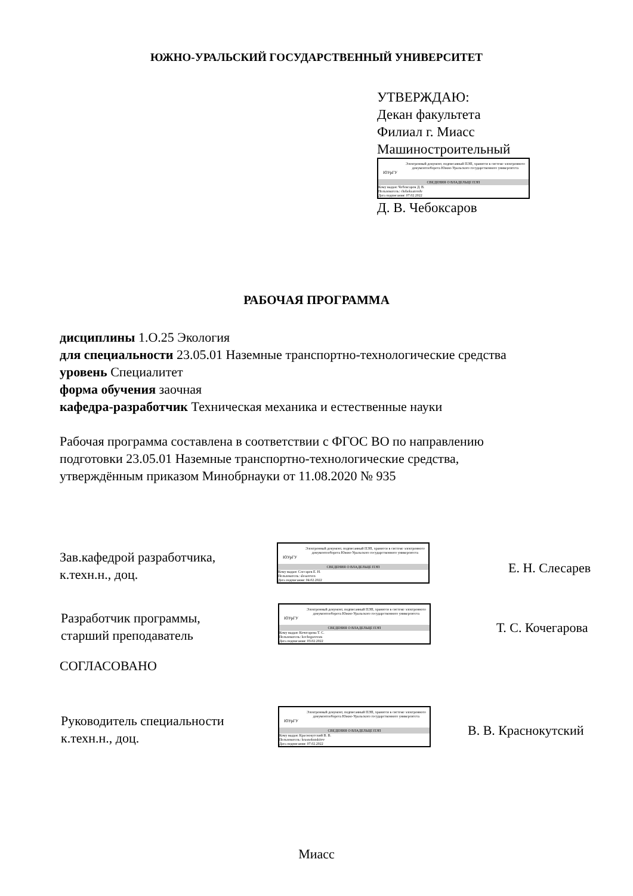ЮЖНО-УРАЛЬСКИЙ ГОСУДАРСТВЕННЫЙ УНИВЕРСИТЕТ
УТВЕРЖДАЮ:
Декан факультета
Филиал г. Миасс
Машиностроительный
ЮУрГУ
Электронный документ, подписанный ПЭП, хранится в системе электронного документооборота Южно-Уральского государственного университета
СВЕДЕНИЯ О ВЛАДЕЛЬЦЕ ПЭП
Кому выдан: Чебоксаров Д. В.
Пользователь: cheboksarovdv
Дата подписания: 07.02.2022
Д. В. Чебоксаров
РАБОЧАЯ ПРОГРАММА
дисциплины 1.О.25 Экология
для специальности 23.05.01 Наземные транспортно-технологические средства
уровень Специалитет
форма обучения заочная
кафедра-разработчик Техническая механика и естественные науки
Рабочая программа составлена в соответствии с ФГОС ВО по направлению
подготовки 23.05.01 Наземные транспортно-технологические средства,
утверждённым приказом Минобрнауки от 11.08.2020 № 935
Зав.кафедрой разработчика,
к.техн.н., доц.
ЮУрГУ
Электронный документ, подписанный ПЭП, хранится в системе электронного документооборота Южно-Уральского государственного университета
СВЕДЕНИЯ О ВЛАДЕЛЬЦЕ ПЭП
Кому выдан: Слесарев Е. Н.
Пользователь: slesareven
Дата подписания: 04.02.2022
Е. Н. Слесарев
Разработчик программы,
старший преподаватель
ЮУрГУ
Электронный документ, подписанный ПЭП, хранится в системе электронного документооборота Южно-Уральского государственного университета
СВЕДЕНИЯ О ВЛАДЕЛЬЦЕ ПЭП
Кому выдан: Кочегарова Т. С.
Пользователь: kochegarovats
Дата подписания: 03.02.2022
Т. С. Кочегарова
СОГЛАСОВАНО
Руководитель специальности
к.техн.н., доц.
ЮУрГУ
Электронный документ, подписанный ПЭП, хранится в системе электронного документооборота Южно-Уральского государственного университета
СВЕДЕНИЯ О ВЛАДЕЛЬЦЕ ПЭП
Кому выдан: Краснокутский В. В.
Пользователь: krasnokutskiivv
Дата подписания: 07.02.2022
В. В. Краснокутский
Миасс